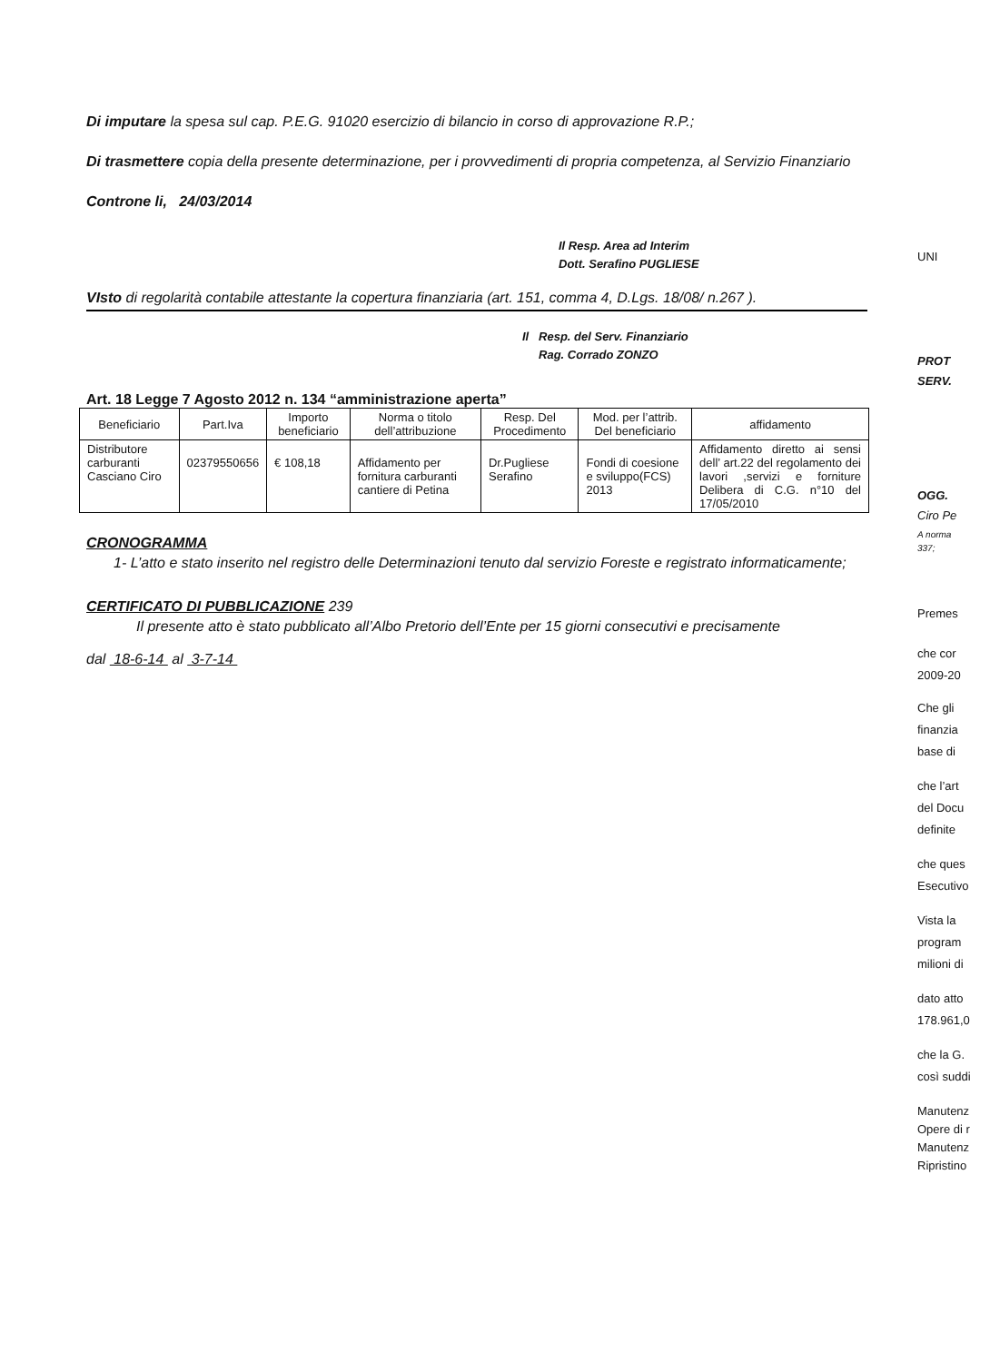Di imputare la spesa sul cap. P.E.G. 91020 esercizio di bilancio in corso di approvazione R.P.;
Di trasmettere copia della presente determinazione, per i provvedimenti di propria competenza, al Servizio Finanziario
Controne li, 24/03/2014
Il Resp. Area ad Interim
Dott. Serafino PUGLIESE
VIsto di regolarità contabile attestante la copertura finanziaria (art. 151, comma 4, D.Lgs. 18/08/ n.267 ).
Il Resp. del Serv. Finanziario
Rag. Corrado ZONZO
Art. 18 Legge 7 Agosto 2012 n. 134 “amministrazione aperta”
| Beneficiario | Part.Iva | Importo beneficiario | Norma o titolo dell’attribuzione | Resp. Del Procedimento | Mod. per l’attrib. Del beneficiario | affidamento |
| Distributore carburanti Casciano Ciro | 02379550656 | € 108,18 | Affidamento per fornitura carburanti cantiere di Petina | Dr.Pugliese Serafino | Fondi di coesione e sviluppo(FCS) 2013 | Affidamento diretto ai sensi dell’ art.22 del regolamento dei lavori ,servizi e forniture Delibera di C.G. n°10 del 17/05/2010 |
CRONOGRAMMA
1- L’atto e stato inserito nel registro delle Determinazioni tenuto dal servizio Foreste e registrato informaticamente;
CERTIFICATO DI PUBBLICAZIONE 239
Il presente atto è stato pubblicato all’Albo Pretorio dell’Ente per 15 giorni consecutivi e precisamente
dal 18-6-14 al 3-7-14
UNI
PROT
SERV.
OGG.
Ciro Pe
A norma
337;
Premes
che cor
2009-20
Che gli
finanzia
base di
che l’art
del Docu
definite
che ques
Esecutivo
Vista la
program
milioni di
dato atto
178.961,0
che la G.
così suddi
Manutenz
Opere di r
Manutenz
Ripristino